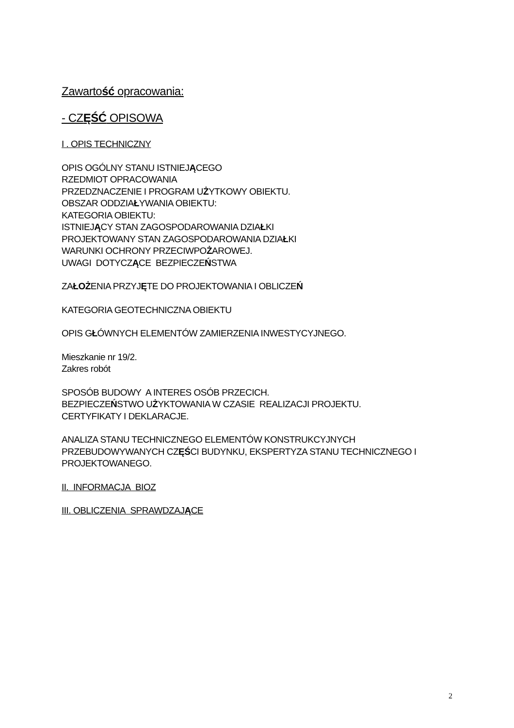Zawartość opracowania:
- CZĘŚĆ OPISOWA
I . OPIS TECHNICZNY
OPIS OGÓLNY STANU ISTNIEJĄCEGO
RZEDMIOT OPRACOWANIA
PRZEDZNACZENIE I PROGRAM UŻYTKOWY OBIEKTU.
OBSZAR ODDZIAŁYWANIA OBIEKTU:
KATEGORIA OBIEKTU:
ISTNIEJĄCY STAN ZAGOSPODAROWANIA DZIAŁKI
PROJEKTOWANY STAN ZAGOSPODAROWANIA DZIAŁKI
WARUNKI OCHRONY PRZECIWPOŻAROWEJ.
UWAGI DOTYCZĄCE BEZPIECZEŃSTWA
ZAŁOŻENIA PRZYJĘTE DO PROJEKTOWANIA I OBLICZEŃ
KATEGORIA GEOTECHNICZNA OBIEKTU
OPIS GŁÓWNYCH ELEMENTÓW ZAMIERZENIA INWESTYCYJNEGO.
Mieszkanie nr 19/2.
Zakres robót
SPOSÓB BUDOWY A INTERES OSÓB PRZECICH.
BEZPIECZEŃSTWO UŻYKTOWANIA W CZASIE REALIZACJI PROJEKTU.
CERTYFIKATY I DEKLARACJE.
ANALIZA STANU TECHNICZNEGO ELEMENTÓW KONSTRUKCYJNYCH PRZEBUDOWYWANYCH CZĘŚCI BUDYNKU, EKSPERTYZA STANU TECHNICZNEGO I PROJEKTOWANEGO.
II. INFORMACJA BIOZ
III. OBLICZENIA SPRAWDZAJĄCE
2